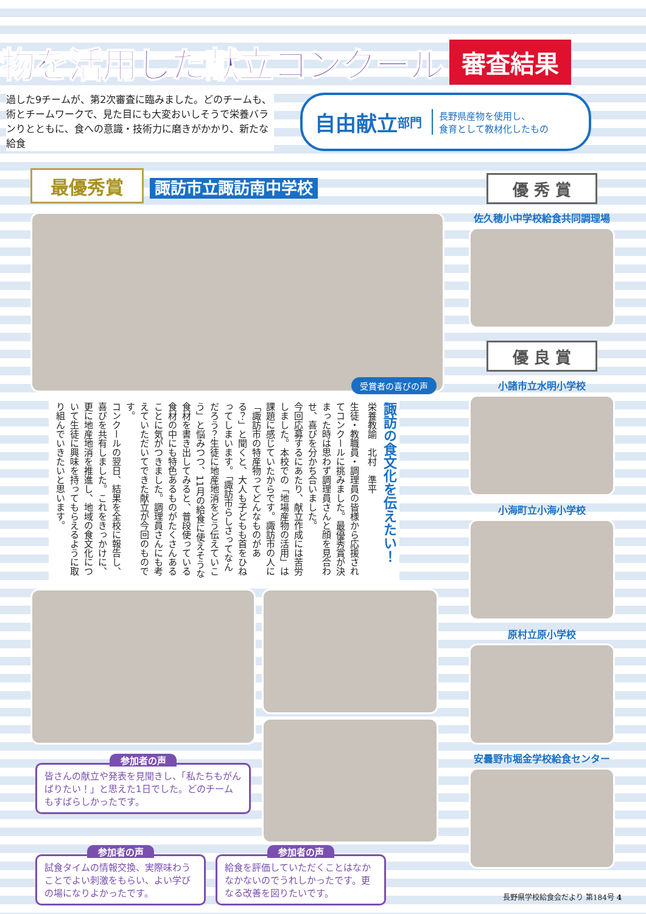物を活用した献立コンクール
審査結果
過した9チームが、第2次審査に臨みました。どのチームも、術とチームワークで、見た目にも大変おいしそうで栄養バランりとともに、食への意識・技術力に磨きがかかり、新たな給食
自由献立 部門 長野県産物を使用し、
食育として教材化したもの
最優秀賞 諏訪市立諏訪南中学校
受賞者の喜びの声
諏訪の食文化を伝えたい！
栄養教諭　北村　準平
生徒・教職員・調理員の皆様から応援されてコンクールに挑みました。最優秀賞が決まった時は思わず調理員さんと顔を見合わせ、喜びを分かち合いました。
今回応募するにあたり、献立作成には苦労しました。本校での「地場産物の活用」は課題に感じていたからです。諏訪市の人に「諏訪市の特産物ってどんなものがある？」と聞くと、大人も子どもも首をひねってしまいます。「諏訪市らしさってなんだろう？生徒に地産地消をどう伝えていこう」と悩みつつ、11月の給食に使えそうな食材を書き出してみると、普段使っている食材の中にも特色あるものがたくさんあることに気がつきました。調理員さんにも考えていただいてできた献立が今回のものです。
コンクールの翌日、結果を全校に報告し、喜びを共有しました。これをきっかけに、更に地産地消を推進し、地域の食文化について生徒に興味を持ってもらえるように取り組んでいきたいと思います。
参加者の声
皆さんの献立や発表を見聞きし、「私たちもがんばりたい！」と思えた1日でした。どのチームもすばらしかったです。
参加者の声
試食タイムの情報交換、実際味わうことでよい刺激をもらい、よい学びの場になりよかったです。
参加者の声
給食を評価していただくことはなかなかないのでうれしかったです。更なる改善を図りたいです。
優 秀 賞
佐久穂小中学校給食共同調理場
優 良 賞
小諸市立水明小学校
小海町立小海小学校
原村立原小学校
安曇野市堀金学校給食センター
長野県学校給食会だより 第184号 4